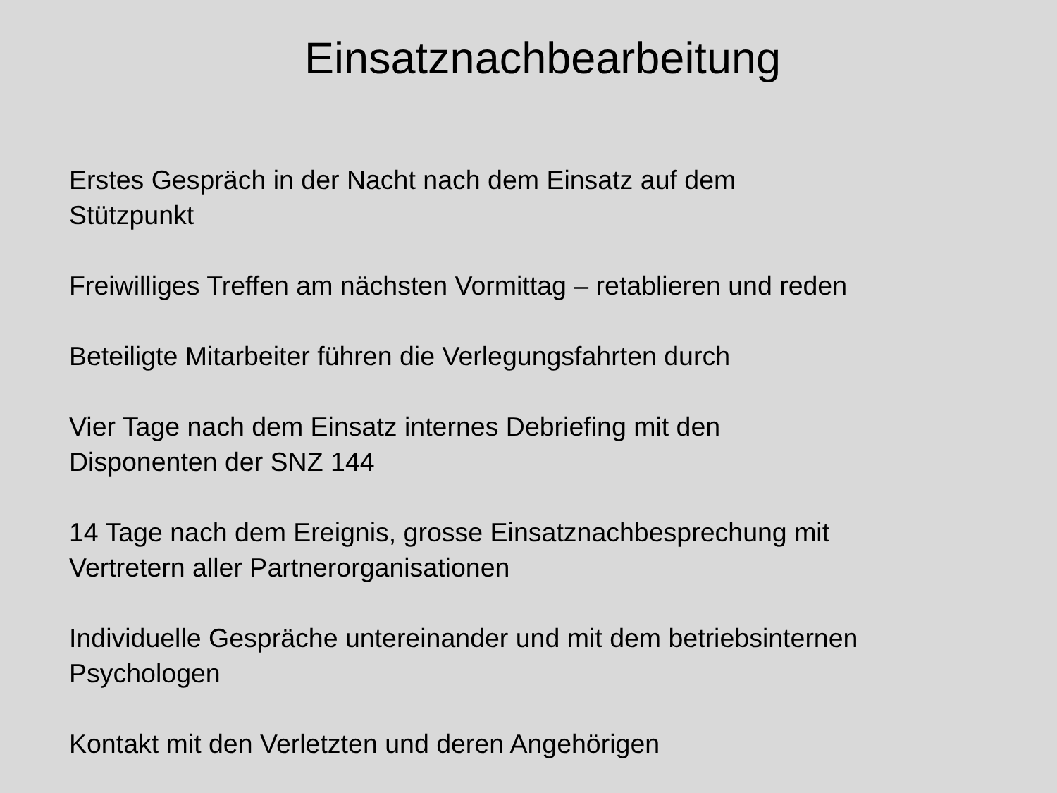Einsatznachbearbeitung
Erstes Gespräch in der Nacht nach dem Einsatz auf dem
Stützpunkt
Freiwilliges Treffen am nächsten Vormittag – retablieren und reden
Beteiligte Mitarbeiter führen die Verlegungsfahrten durch
Vier Tage nach dem Einsatz internes Debriefing mit den
Disponenten der SNZ 144
14 Tage nach dem Ereignis, grosse Einsatznachbesprechung mit
Vertretern aller Partnerorganisationen
Individuelle Gespräche untereinander und mit dem betriebsinternen
Psychologen
Kontakt mit den Verletzten und deren Angehörigen